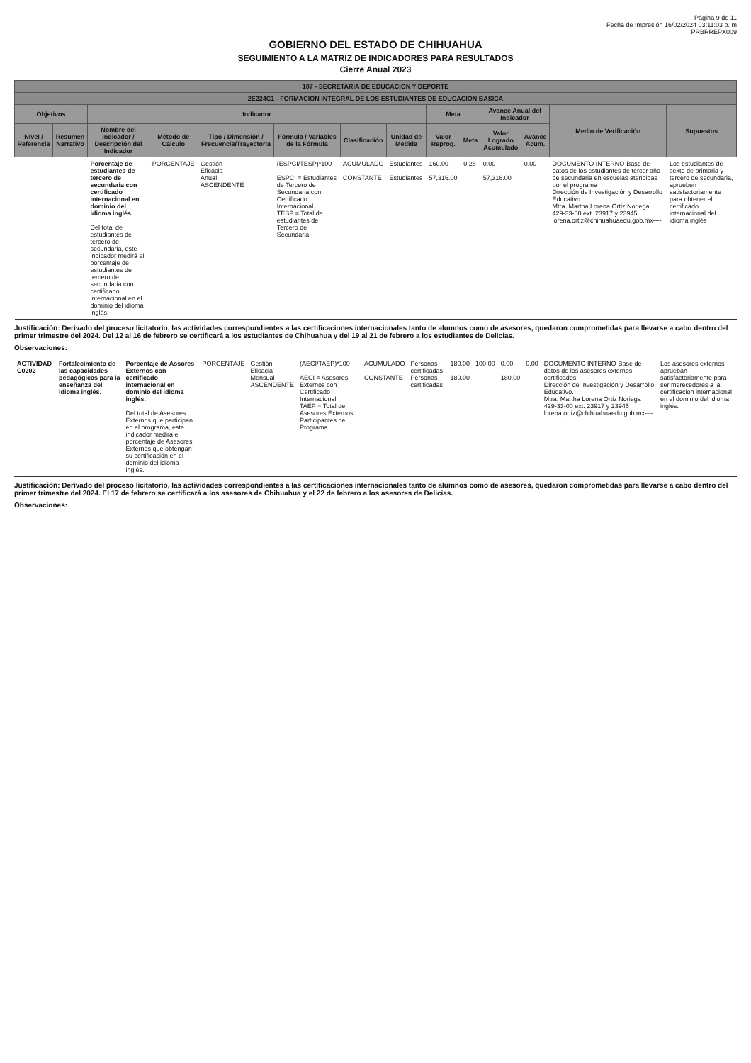Página 9 de 11
Fecha de Impresión 16/02/2024 03:11:03 p. m
PRBRREPX009
GOBIERNO DEL ESTADO DE CHIHUAHUA
SEGUIMIENTO A LA MATRIZ DE INDICADORES PARA RESULTADOS
Cierre Anual 2023
| 107 - SECRETARIA DE EDUCACION Y DEPORTE | | | | | | | | | | | | | |
| --- | --- | --- | --- | --- | --- | --- | --- | --- | --- | --- | --- | --- | --- |
| 2E224C1 - FORMACION INTEGRAL DE LOS ESTUDIANTES DE EDUCACION BASICA | | | | | | | | | | | | | |
| Objetivos | | Indicador | | | | | | Meta | | Avance Anual del Indicador | | Medio de Verificación | Supuestos |
| Nivel / Referencia | Resumen Narrativo | Nombre del Indicador / Descripción del Indicador | Método de Cálculo | Tipo / Dimensión / Frecuencia/Trayectoria | Fórmula / Variables de la Fórmula | Clasificación | Unidad de Medida | Valor Reprog. | Meta | Valor Logrado Acumulado | Avance Acum. | | |
| | | Porcentaje de estudiantes de tercero de secundaria con certificado internacional en dominio del idioma inglés. Del total de estudiantes de tercero de secundaria, este indicador medirá el porcentaje de estudiantes de tercero de secundaria con certificado internacional en el dominio del idioma inglés. | PORCENTAJE | Gestión Eficacia Anual ASCENDENTE | (ESPCI/TESP)*100 ESPCI = Estudiantes de Tercero de Secundaria con Certificado Internacional TESP = Total de estudiantes de Tercero de Secundaria | ACUMULADO CONSTANTE | Estudiantes Estudiantes | 160.00 57,316.00 | 0.28 | 0.00 57,316.00 | 0.00 | DOCUMENTO INTERNO-Base de datos de los estudiantes de tercer año de secundaria en escuelas atendidas por el programa Dirección de Investigación y Desarrollo Educativo Mtra. Martha Lorena Ortiz Noriega 429-33-00 ext. 23917 y 23945 lorena.ortiz@chihuahuaedu.gob.mx---- | Los estudiantes de sexto de primaria y tercero de secundaria, aprueben satisfactoriamente para obtener el certificado internacional del idioma inglés |
Justificación: Derivado del proceso licitatorio, las actividades correspondientes a las certificaciones internacionales tanto de alumnos como de asesores, quedaron comprometidas para llevarse a cabo dentro del primer trimestre del 2024. Del 12 al 16 de febrero se certificará a los estudiantes de Chihuahua y del 19 al 21 de febrero a los estudiantes de Delicias.
Observaciones:
| ACTIVIDAD C0202 | Fortalecimiento de las capacidades pedagógicas para la enseñanza del idioma inglés. | Porcentaje de Assores Externos con certificado internacional en dominio del idioma inglés. Del total de Asesores Externos que participan en el programa, este indicador medirá el porcentaje de Asesores Externos que obtengan su certificación en el dominio del idioma inglés. | PORCENTAJE | Gestión Eficacia Mensual ASCENDENTE | (AECI/TAEP)*100 AECI = Asesores Externos con Certificado Internacional TAEP = Total de Asesores Externos Participantes del Programa. | ACUMULADO CONSTANTE | Personas certificadas Personas certificadas | 180.00 180.00 | 100.00 | 0.00 180.00 | 0.00 | DOCUMENTO INTERNO-Base de datos de los asesores externos certificados Dirección de Investigación y Desarrollo Educativo. Mtra. Martha Lorena Ortiz Noriega 429-33-00 ext. 23917 y 23945 lorena.ortiz@chihuahuaedu.gob.mx---- | Los asesores externos aprueban satisfactoriamente para ser merecedores a la certificación internacional en el dominio del idioma inglés. |
Justificación: Derivado del proceso licitatorio, las actividades correspondientes a las certificaciones internacionales tanto de alumnos como de asesores, quedaron comprometidas para llevarse a cabo dentro del primer trimestre del 2024. El 17 de febrero se certificará a los asesores de Chihuahua y el 22 de febrero a los asesores de Delicias.
Observaciones: